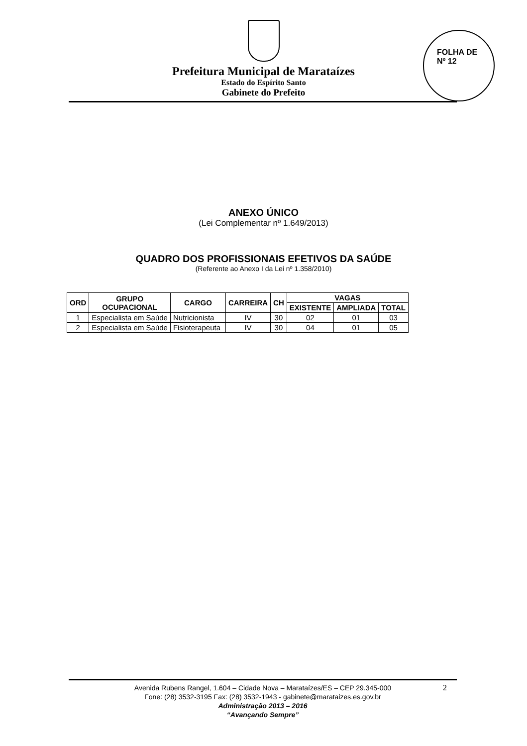Prefeitura Municipal de Marataízes
Estado do Espírito Santo
Gabinete do Prefeito
FOLHA DE
Nº 12
ANEXO ÚNICO
(Lei Complementar nº 1.649/2013)
QUADRO DOS PROFISSIONAIS EFETIVOS DA SAÚDE
(Referente ao Anexo I da Lei nº 1.358/2010)
| ORD | GRUPO OCUPACIONAL | CARGO | CARREIRA | CH | VAGAS | | |
| --- | --- | --- | --- | --- | --- | --- | --- |
| | | | | | EXISTENTE | AMPLIADA | TOTAL |
| 1 | Especialista em Saúde | Nutricionista | IV | 30 | 02 | 01 | 03 |
| 2 | Especialista em Saúde | Fisioterapeuta | IV | 30 | 04 | 01 | 05 |
2 Avenida Rubens Rangel, 1.604 – Cidade Nova – Marataízes/ES – CEP 29.345-000
Fone: (28) 3532-3195 Fax: (28) 3532-1943 - gabinete@marataizes.es.gov.br
Administração 2013 – 2016
“Avançando Sempre”